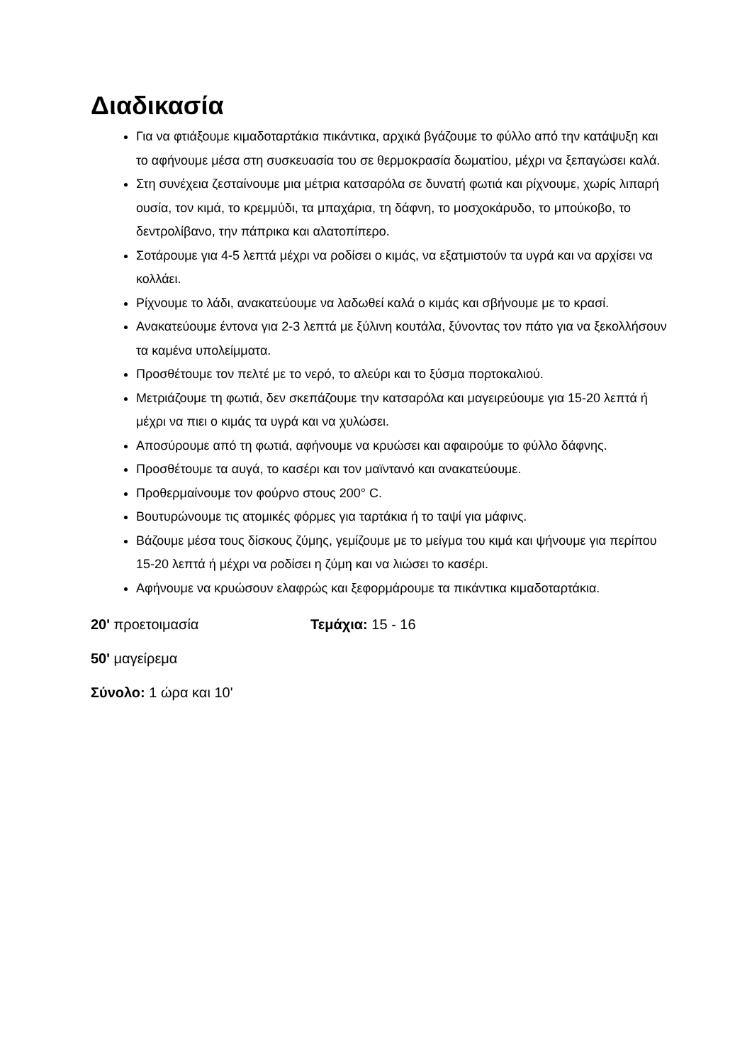Διαδικασία
Για να φτιάξουμε κιμαδοταρτάκια πικάντικα, αρχικά βγάζουμε το φύλλο από την κατάψυξη και το αφήνουμε μέσα στη συσκευασία του σε θερμοκρασία δωματίου, μέχρι να ξεπαγώσει καλά.
Στη συνέχεια ζεσταίνουμε μια μέτρια κατσαρόλα σε δυνατή φωτιά και ρίχνουμε, χωρίς λιπαρή ουσία, τον κιμά, το κρεμμύδι, τα μπαχάρια, τη δάφνη, το μοσχοκάρυδο, το μπούκοβο, το δεντρολίβανο, την πάπρικα και αλατοπίπερο.
Σοτάρουμε για 4-5 λεπτά μέχρι να ροδίσει ο κιμάς, να εξατμιστούν τα υγρά και να αρχίσει να κολλάει.
Ρίχνουμε το λάδι, ανακατεύουμε να λαδωθεί καλά ο κιμάς και σβήνουμε με το κρασί.
Ανακατεύουμε έντονα για 2-3 λεπτά με ξύλινη κουτάλα, ξύνοντας τον πάτο για να ξεκολλήσουν τα καμένα υπολείμματα.
Προσθέτουμε τον πελτέ με το νερό, το αλεύρι και το ξύσμα πορτοκαλιού.
Μετριάζουμε τη φωτιά, δεν σκεπάζουμε την κατσαρόλα και μαγειρεύουμε για 15-20 λεπτά ή μέχρι να πιει ο κιμάς τα υγρά και να χυλώσει.
Αποσύρουμε από τη φωτιά, αφήνουμε να κρυώσει και αφαιρούμε το φύλλο δάφνης.
Προσθέτουμε τα αυγά, το κασέρι και τον μαϊντανό και ανακατεύουμε.
Προθερμαίνουμε τον φούρνο στους 200° C.
Βουτυρώνουμε τις ατομικές φόρμες για ταρτάκια ή το ταψί για μάφινς.
Βάζουμε μέσα τους δίσκους ζύμης, γεμίζουμε με το μείγμα του κιμά και ψήνουμε για περίπου 15-20 λεπτά ή μέχρι να ροδίσει η ζύμη και να λιώσει το κασέρι.
Αφήνουμε να κρυώσουν ελαφρώς και ξεφορμάρουμε τα πικάντικα κιμαδοταρτάκια.
20' προετοιμασία Τεμάχια: 15 - 16
50' μαγείρεμα
Σύνολο: 1 ώρα και 10'